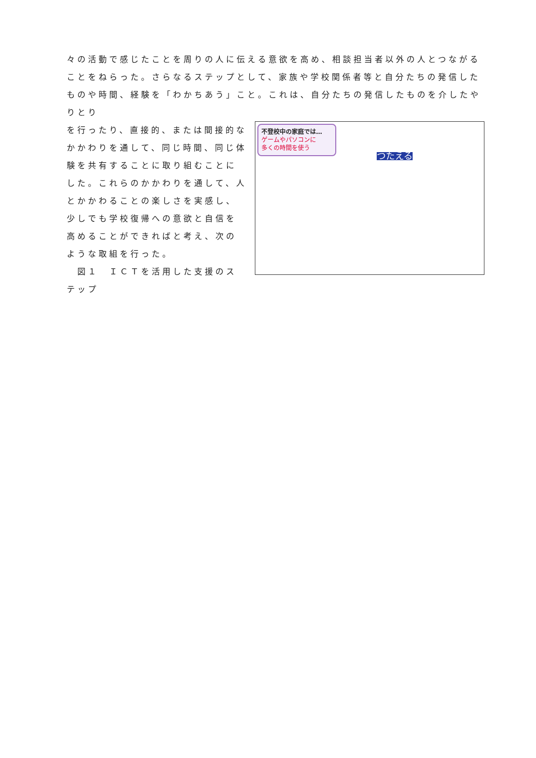々の活動で感じたことを周りの人に伝える意欲を高め、相談担当者以外の人とつながることをねらった。さらなるステップとして、家族や学校関係者等と自分たちの発信したものや時間、経験を「わかちあう」こと。これは、自分たちの発信したものを介したやりとり
を行ったり、直接的、または間接的なかかわりを通して、同じ時間、同じ体験を共有することに取り組むことにした。これらのかかわりを通して、人とかかわることの楽しさを実感し、少しでも学校復帰への意欲と自信を高めることができればと考え、次のような取組を行った。
　図１　ＩＣＴを活用した支援のステップ
不登校中の家庭では…
ゲームやパソコンに
多くの時間を使う
つたえる